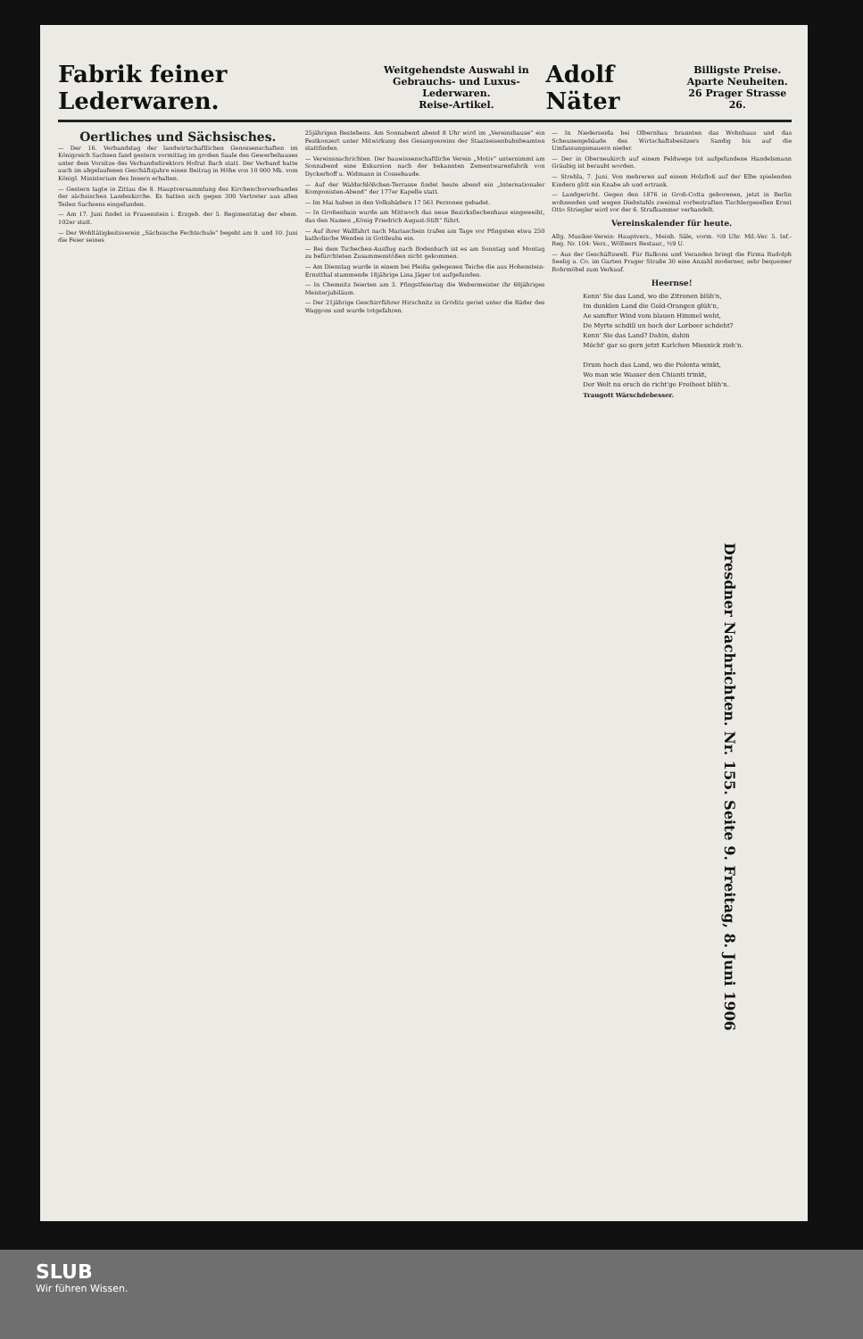Fabrik feiner Lederwaren. Weitgehendste Auswahl in
Gebrauchs- und Luxus-Lederwaren.
Reise-Artikel. Adolf Näter Billigste Preise.
Aparte Neuheiten.
26 Prager Strasse 26.
Oertliches und Sächsisches.
— Der 16. Verbandstag der landwirtschaftlichen Genossenschaften im Königreich Sachsen fand gestern vormittag im großen Saale des Gewerbehauses unter dem Vorsitze des Verbandsdirektors Hofrat Bach statt. Der Verband hatte auch im abgelaufenen Geschäftsjahre einen Beitrag in Höhe von 10 000 Mk. vom Königl. Ministerium des Innern erhalten.
— Gestern tagte in Zittau die 8. Hauptversammlung des Kirchenchorverbandes der sächsischen Landeskirche. Es hatten sich gegen 300 Vertreter aus allen Teilen Sachsens eingefunden.
— Am 17. Juni findet in Frauenstein i. Erzgeb. der 5. Regimentstag der ehem. 102er statt.
— Der Wohltätigkeitsverein „Sächsische Fechtschule“ begeht am 9. und 10. Juni die Feier seines
25jährigen Bestehens. Am Sonnabend abend 8 Uhr wird im „Vereinshause“ ein Festkonzert unter Mitwirkung des Gesangvereins der Staatseisenbahnbeamten stattfinden.
— Vereinsnachrichten. Der bauwissenschaftliche Verein „Motiv“ unternimmt am Sonnabend eine Exkursion nach der bekannten Zementwarenfabrik von Dyckerhoff u. Widmann in Cossebaude.
— Auf der Waldschlößchen-Terrasse findet heute abend ein „Internationaler Komponisten-Abend“ der 177er Kapelle statt.
— Im Mai haben in den Volksbädern 17 561 Personen gebadet.
— In Großenhain wurde am Mittwoch das neue Bezirksfiechenhaus eingeweiht, das den Namen „König Friedrich August-Stift“ führt.
— Auf ihrer Wallfahrt nach Mariaschein trafen am Tage vor Pfingsten etwa 250 katholische Wenden in Gottleuba ein.
— Bei dem Tschechen-Ausflug nach Bodenbach ist es am Sonntag und Montag zu befürchteten Zusammenstößen nicht gekommen.
— Am Dienstag wurde in einem bei Pleißa gelegenen Teiche die aus Hohenstein-Ernstthal stammende 18jährige Lina Jäger tot aufgefunden.
— In Chemnitz feierten am 3. Pfingstfeiertag die Webermeister ihr 60jähriges Meisterjubiläum.
— Der 21jährige Geschirrführer Hirschnitz in Gröditz geriet unter die Räder des Waggons und wurde totgefahren.
— In Niederseidа bei Olbernhau brannten das Wohnhaus und das Scheunengebäude des Wirtschaftsbesitzers Sandig bis auf die Umfassungsmauern nieder.
— Der in Oberneukirch auf einem Feldwege tot aufgefundene Handelsmann Gräubig ist beraubt worden.
— Strehla, 7. Juni. Von mehreren auf einem Holzfloß auf der Elbe spielenden Kindern glitt ein Knabe ab und ertrank.
— Landgericht. Gegen den 1876 in Groß-Cotta geborenen, jetzt in Berlin wohnenden und wegen Diebstahls zweimal vorbestraften Tischlergesellen Ernst Otto Striegler wird vor der 6. Strafkammer verhandelt.
Vereinskalender für heute.
Allg. Musiker-Verein: Hauptvers., Meinh. Säle, vorm. ½9 Uhr. Mil.-Ver. 5. Inf.-Reg. Nr. 104: Vers., Wöllners Restaur., ½9 U.
— Aus der Geschäftswelt. Für Balkons und Veranden bringt die Firma Rudolph Seelig u. Co. im Garten Prager Straße 30 eine Anzahl moderner, sehr bequemer Rohrmöbel zum Verkauf.
Heernse!
Kenn' Sie das Land, wo die Zitronen blüh'n,
Im dunklen Land die Gold-Orangen glüh'n,
Ae samfter Wind vom blauen Himmel weht,
De Myrte schdill un hoch der Lorbeer schdeht?
Kenn' Sie das Land? Dahin, dahin
Möcht' gar so gern jetzt Karlchen Miesnick zieh'n.
Drum hoch das Land, wo die Polenta winkt,
Wo man wie Wasser den Chianti trinkt,
Der Welt nu ersch de richt'ge Freiheet blüh'n.
Traugott Wärschdebesser.
Dresdner Nachrichten. Nr. 155. Seite 9. Freitag, 8. Juni 1906
SLUB
Wir führen Wissen.